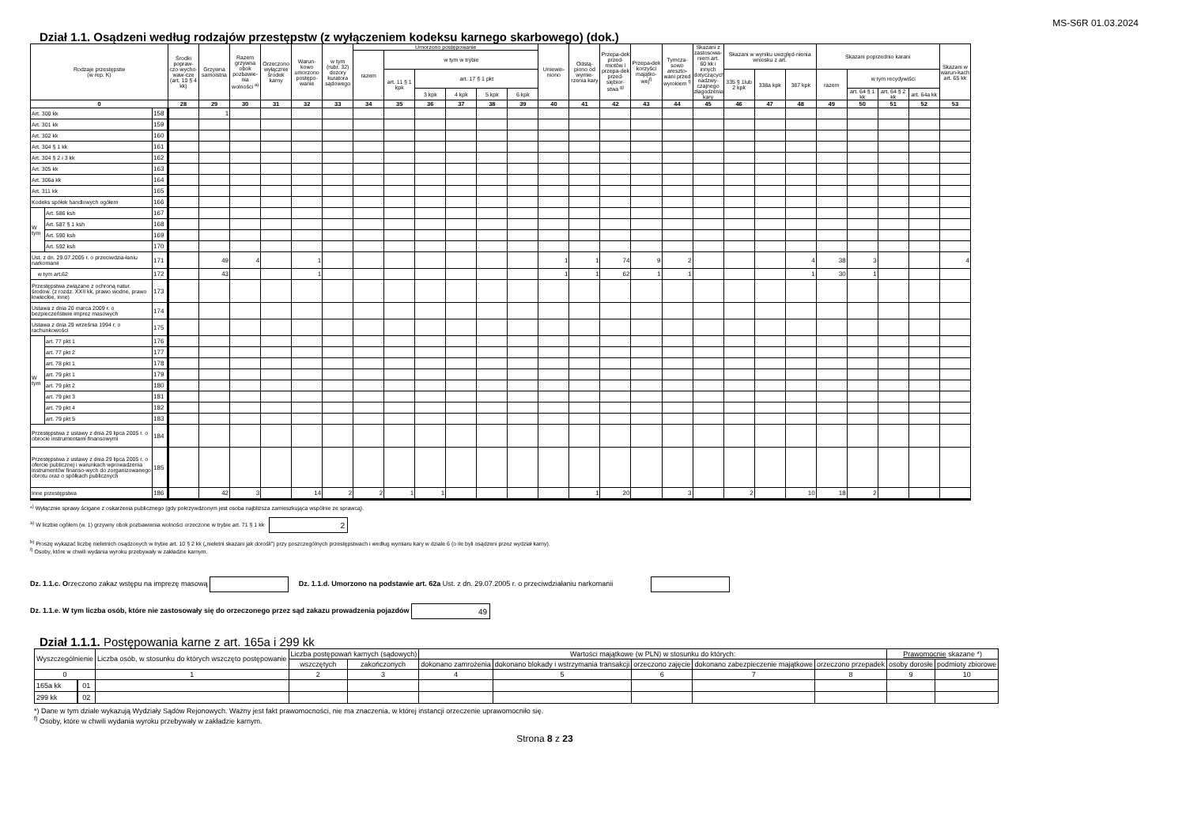MS-S6R 01.03.2024
Dział 1.1. Osądzeni według rodzajów przestępstw (z wyłączeniem kodeksu karnego skarbowego) (dok.)
| Rodzaje przestępstw (w rep. K) | | | Środki popraw-czo-wycho-waw-cze (art. 10 § 4 kk) | Grzywna samoistna | Razem grzywna obok pozbawie-nia wolności <sup>a)</sup> | Orzeczono wyłącznie środek karny | Warun-kowo umorzono postępo-wanie | w tym (rubr. 32) dozory kuratora sądowego | Umorzono postępowanie | | | | | | Uniewin-niono | Odstą-piono od wymie-rzenia kary | Przepa-dek przed-miotów i przepa-dek przed-siębior-stwa <sup>g)</sup> | Przepa-dek korzyści majątko-wej<sup>f)</sup> | Tymcza-sowo areszto-wani przed wyrokiem <sup>f)</sup> | Skazani z zastosowa-niem art. 60 kk i innych dotyczących nadzwy-czajnego złagodzenia kary | Skazani w wyniku uwzględ-nienia wniosku z art. | | | Skazani poprzednio karani | | | | Skazani w warun-kach art. 65 kk |
| --- | --- | --- | --- | --- | --- | --- | --- | --- | --- | --- | --- | --- | --- | --- | --- | --- | --- | --- | --- | --- | --- | --- | --- | --- | --- | --- | --- | --- |
| | | | | | | | | | razem | w tym w trybie | | | | | | | | | | | | | | | | | | |
| | | | | | | | | | | art. 11 § 1 kpk | art. 17 § 1 pkt | | | | | | | | | | 335 § 1lub 2 kpk | 338a kpk | 387 kpk | razem | w tym recydywiści | | | |
| | | | | | | | | | | | 3 kpk | 4 kpk | 5 kpk | 6 kpk | | | | | | | | | | | art. 64 § 1 kk | art. 64 § 2 kk | art. 64a kk | |
| 0 | | | 28 | 29 | 30 | 31 | 32 | 33 | 34 | 35 | 36 | 37 | 38 | 39 | 40 | 41 | 42 | 43 | 44 | 45 | 46 | 47 | 48 | 49 | 50 | 51 | 52 | 53 |
| Art. 300 kk | | 158 | | 1 | | | | | | | | | | | | | | | | | | | | | | | | |
| Art. 301 kk | | 159 | | | | | | | | | | | | | | | | | | | | | | | | | | |
| Art. 302 kk | | 160 | | | | | | | | | | | | | | | | | | | | | | | | | | |
| Art. 304 § 1 kk | | 161 | | | | | | | | | | | | | | | | | | | | | | | | | | |
| Art. 304 § 2 i 3 kk | | 162 | | | | | | | | | | | | | | | | | | | | | | | | | | |
| Art. 305 kk | | 163 | | | | | | | | | | | | | | | | | | | | | | | | | | |
| Art. 306a kk | | 164 | | | | | | | | | | | | | | | | | | | | | | | | | | |
| Art. 311 kk | | 165 | | | | | | | | | | | | | | | | | | | | | | | | | | |
| Kodeks spółek handlowych ogółem | | 166 | | | | | | | | | | | | | | | | | | | | | | | | | | |
| W tym | Art. 586 ksh | 167 | | | | | | | | | | | | | | | | | | | | | | | | | | |
| | Art. 587 § 1 ksh | 168 | | | | | | | | | | | | | | | | | | | | | | | | | | |
| | Art. 590 ksh | 169 | | | | | | | | | | | | | | | | | | | | | | | | | | |
| | Art. 592 ksh | 170 | | | | | | | | | | | | | | | | | | | | | | | | | | |
| Ust. z dn. 29.07.2005 r. o przeciwdzia-łaniu narkomanii | | 171 | | 49 | 4 | | 1 | | | | | | | | 1 | 1 | 74 | 9 | 2 | | | | 4 | 38 | 3 | | | 4 |
| w tym art.62 | | 172 | | 43 | | | 1 | | | | | | | | 1 | 1 | 62 | 1 | 1 | | | | 1 | 30 | 1 | | | |
| Przestępstwa związane z ochroną natur. środow. (z rozdz. XXII kk, prawo wodne, prawo łowieckie, inne) | | 173 | | | | | | | | | | | | | | | | | | | | | | | | | | |
| Ustawa z dnia 20 marca 2009 r. o bezpieczeństwie imprez masowych | | 174 | | | | | | | | | | | | | | | | | | | | | | | | | | |
| Ustawa z dnia 29 września 1994 r. o rachunkowości | | 175 | | | | | | | | | | | | | | | | | | | | | | | | | | |
| W tym | art. 77 pkt 1 | 176 | | | | | | | | | | | | | | | | | | | | | | | | | | |
| | art. 77 pkt 2 | 177 | | | | | | | | | | | | | | | | | | | | | | | | | | |
| | art. 78 pkt 1 | 178 | | | | | | | | | | | | | | | | | | | | | | | | | | |
| | art. 79 pkt 1 | 179 | | | | | | | | | | | | | | | | | | | | | | | | | | |
| | art. 79 pkt 2 | 180 | | | | | | | | | | | | | | | | | | | | | | | | | | |
| | art. 79 pkt 3 | 181 | | | | | | | | | | | | | | | | | | | | | | | | | | |
| | art. 79 pkt 4 | 182 | | | | | | | | | | | | | | | | | | | | | | | | | | |
| | art. 79 pkt 5 | 183 | | | | | | | | | | | | | | | | | | | | | | | | | | |
| Przestępstwa z ustawy z dnia 29 lipca 2005 r. o obrocie instrumentami finansowymi | | 184 | | | | | | | | | | | | | | | | | | | | | | | | | | |
| Przestępstwa z ustawy z dnia 29 lipca 2005 r. o ofercie publicznej i warunkach wprowadzenia instrumentów finanso-wych do zorganizowanego obrotu oraz o spółkach publicznych | | 185 | | | | | | | | | | | | | | | | | | | | | | | | | | |
| Inne przestępstwa | | 186 | | 42 | 3 | | 14 | 2 | 2 | 1 | 1 | | | | | 1 | 20 | | 3 | | 2 | | 10 | 18 | 2 | | | |
*<sup>)</sup> Wyłącznie sprawy ścigane z oskarżenia publicznego (gdy pokrzywdzonym jest osoba najbliższa zamieszkująca wspólnie ze sprawcą).
<sup>a)</sup> W liczbie ogółem (w. 1) grzywny obok pozbawienia wolności orzeczone w trybie art. 71 § 1 kk 2
<sup>b)</sup> Proszę wykazać liczbę nieletnich osądzonych w trybie art. 10 § 2 kk („nieletni skazani jak dorośli") przy poszczególnych przestępstwach i według wymiaru kary w dziale 6 (o ile byli osądzeni przez wydział karny).
<sup>f)</sup> Osoby, które w chwili wydania wyroku przebywały w zakładzie karnym.
Dz. 1.1.c. Orzeczono zakaz wstępu na imprezę masową Dz. 1.1.d. Umorzono na podstawie art. 62a Ust. z dn. 29.07.2005 r. o przeciwdziałaniu narkomanii
Dz. 1.1.e. W tym liczba osób, które nie zastosowały się do orzeczonego przez sąd zakazu prowadzenia pojazdów 49
Dział 1.1.1. Postępowania karne z art. 165a i 299 kk
| Wyszczególnienie | | Liczba osób, w stosunku do których wszczęto postępowanie | Liczba postępowań karnych (sądowych) | | Wartości majątkowe (w PLN) w stosunku do których: | | | | | Prawomocnie skazane *) | |
| --- | --- | --- | --- | --- | --- | --- | --- | --- | --- | --- | --- |
| | | | | | dokonano zamrożenia | dokonano blokady i wstrzymania transakcji | orzeczono zajęcie | dokonano zabezpieczenie majątkowe | orzeczono przepadek | | |
| | | | wszczętych | zakończonych | | | | | | osoby dorosłe | podmioty zbiorowe |
| 0 | | 1 | 2 | 3 | 4 | 5 | 6 | 7 | 8 | 9 | 10 |
| 165a kk | 01 | | | | | | | | | | |
| 299 kk | 02 | | | | | | | | | | |
*) Dane w tym dziale wykazują Wydziały Sądów Rejonowych. Ważny jest fakt prawomocności, nie ma znaczenia, w której instancji orzeczenie uprawomocniło się.
<sup>f)</sup> Osoby, które w chwili wydania wyroku przebywały w zakładzie karnym.
Strona 8 z 23